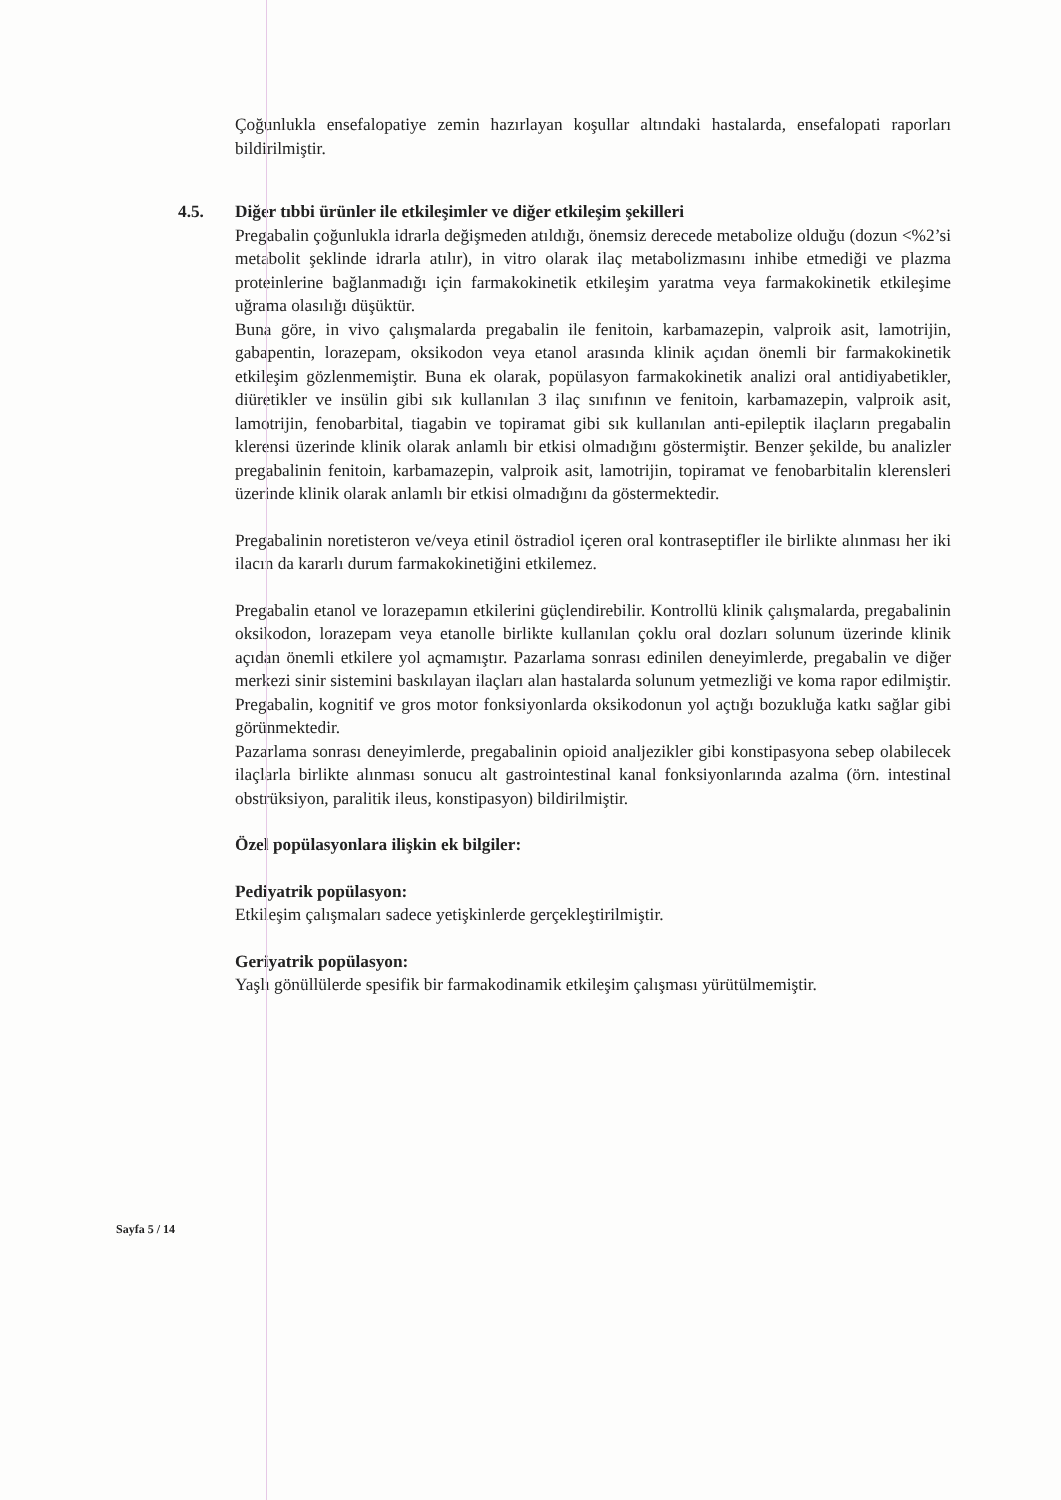Çoğunlukla ensefalopatiye zemin hazırlayan koşullar altındaki hastalarda, ensefalopati raporları bildirilmiştir.
4.5. Diğer tıbbi ürünler ile etkileşimler ve diğer etkileşim şekilleri
Pregabalin çoğunlukla idrarla değişmeden atıldığı, önemsiz derecede metabolize olduğu (dozun <%2’si metabolit şeklinde idrarla atılır), in vitro olarak ilaç metabolizmasını inhibe etmediği ve plazma proteinlerine bağlanmadığı için farmakokinetik etkileşim yaratma veya farmakokinetik etkileşime uğrama olasılığı düşüktür.
Buna göre, in vivo çalışmalarda pregabalin ile fenitoin, karbamazepin, valproik asit, lamotrijin, gabapentin, lorazepam, oksikodon veya etanol arasında klinik açıdan önemli bir farmakokinetik etkileşim gözlenmemiştir. Buna ek olarak, popülasyon farmakokinetik analizi oral antidiyabetikler, diüretikler ve insülin gibi sık kullanılan 3 ilaç sınıfının ve fenitoin, karbamazepin, valproik asit, lamotrijin, fenobarbital, tiagabin ve topiramat gibi sık kullanılan anti-epileptik ilaçların pregabalin klerensi üzerinde klinik olarak anlamlı bir etkisi olmadığını göstermiştir. Benzer şekilde, bu analizler pregabalinin fenitoin, karbamazepin, valproik asit, lamotrijin, topiramat ve fenobarbitalin klerensleri üzerinde klinik olarak anlamlı bir etkisi olmadığını da göstermektedir.
Pregabalinin noretisteron ve/veya etinil östradiol içeren oral kontraseptifler ile birlikte alınması her iki ilacın da kararlı durum farmakokinetiğini etkilemez.
Pregabalin etanol ve lorazepamın etkilerini güçlendirebilir. Kontrollü klinik çalışmalarda, pregabalinin oksikodon, lorazepam veya etanolle birlikte kullanılan çoklu oral dozları solunum üzerinde klinik açıdan önemli etkilere yol açmamıştır. Pazarlama sonrası edinilen deneyimlerde, pregabalin ve diğer merkezi sinir sistemini baskılayan ilaçları alan hastalarda solunum yetmezliği ve koma rapor edilmiştir. Pregabalin, kognitif ve gros motor fonksiyonlarda oksikodonun yol açtığı bozukluğa katkı sağlar gibi görünmektedir.
Pazarlama sonrası deneyimlerde, pregabalinin opioid analjezikler gibi konstipasyona sebep olabilecek ilaçlarla birlikte alınması sonucu alt gastrointestinal kanal fonksiyonlarında azalma (örn. intestinal obstrüksiyon, paralitik ileus, konstipasyon) bildirilmiştir.
Özel popülasyonlara ilişkin ek bilgiler:
Pediyatrik popülasyon:
Etkileşim çalışmaları sadece yetişkinlerde gerçekleştirilmiştir.
Geriyatrik popülasyon:
Yaşlı gönüllülerde spesifik bir farmakodinamik etkileşim çalışması yürütülmemiştir.
Sayfa 5 / 14